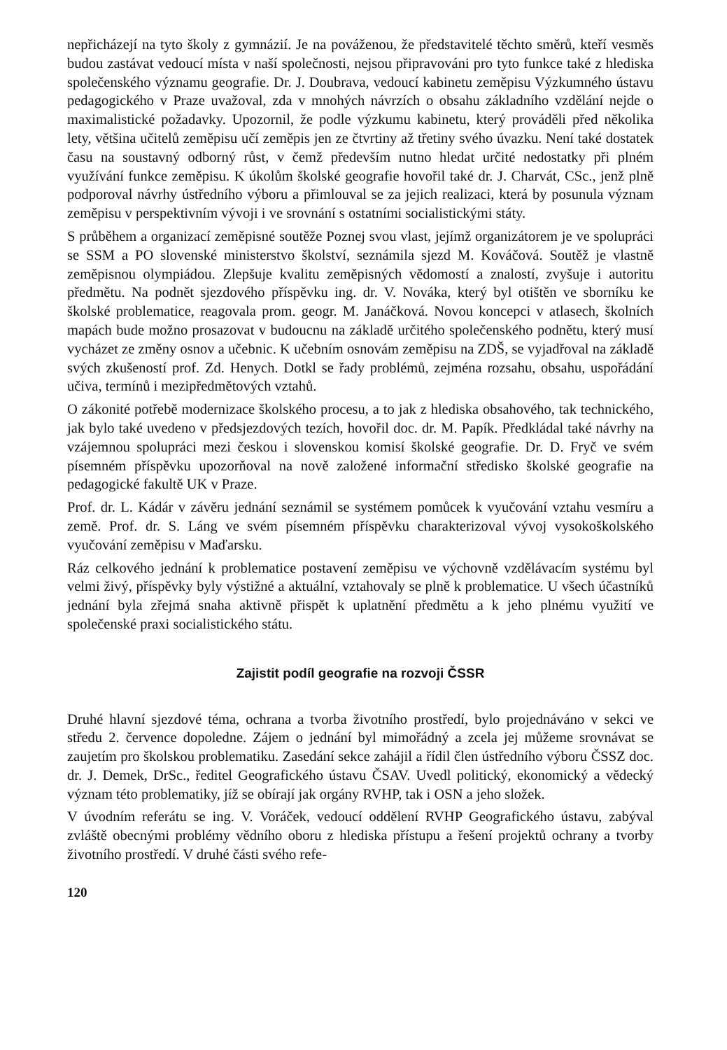nepřicházejí na tyto školy z gymnázií. Je na pováženou, že představitelé těchto směrů, kteří vesměs budou zastávat vedoucí místa v naší společnosti, nejsou připravováni pro tyto funkce také z hlediska společenského významu geografie. Dr. J. Doubrava, vedoucí kabinetu zeměpisu Výzkumného ústavu pedagogického v Praze uvažoval, zda v mnohých návrzích o obsahu základního vzdělání nejde o maximalistické požadavky. Upozornil, že podle výzkumu kabinetu, který prováděli před několika lety, většina učitelů zeměpisu učí zeměpis jen ze čtvrtiny až třetiny svého úvazku. Není také dostatek času na soustavný odborný růst, v čemž především nutno hledat určité nedostatky při plném využívání funkce zeměpisu. K úkolům školské geografie hovořil také dr. J. Charvát, CSc., jenž plně podporoval návrhy ústředního výboru a přimlouval se za jejich realizaci, která by posunula význam zeměpisu v perspektivním vývoji i ve srovnání s ostatními socialistickými státy.
S průběhem a organizací zeměpisné soutěže Poznej svou vlast, jejímž organizátorem je ve spolupráci se SSM a PO slovenské ministerstvo školství, seznámila sjezd M. Kováčová. Soutěž je vlastně zeměpisnou olympiádou. Zlepšuje kvalitu zeměpisných vědomostí a znalostí, zvyšuje i autoritu předmětu. Na podnět sjezdového příspěvku ing. dr. V. Nováka, který byl otištěn ve sborníku ke školské problematice, reagovala prom. geogr. M. Janáčková. Novou koncepci v atlasech, školních mapách bude možno prosazovat v budoucnu na základě určitého společenského podnětu, který musí vycházet ze změny osnov a učebnic. K učebním osnovám zeměpisu na ZDŠ, se vyjadřoval na základě svých zkušeností prof. Zd. Henych. Dotkl se řady problémů, zejména rozsahu, obsahu, uspořádání učiva, termínů i mezipředmětových vztahů.
O zákonité potřebě modernizace školského procesu, a to jak z hlediska obsahového, tak technického, jak bylo také uvedeno v předsjezdových tezích, hovořil doc. dr. M. Papík. Předkládal také návrhy na vzájemnou spolupráci mezi českou i slovenskou komisí školské geografie. Dr. D. Fryč ve svém písemném příspěvku upozorňoval na nově založené informační středisko školské geografie na pedagogické fakultě UK v Praze.
Prof. dr. L. Kádár v závěru jednání seznámil se systémem pomůcek k vyučování vztahu vesmíru a země. Prof. dr. S. Láng ve svém písemném příspěvku charakterizoval vývoj vysokoškolského vyučování zeměpisu v Maďarsku.
Ráz celkového jednání k problematice postavení zeměpisu ve výchovně vzdělávacím systému byl velmi živý, příspěvky byly výstižné a aktuální, vztahovaly se plně k problematice. U všech účastníků jednání byla zřejmá snaha aktivně přispět k uplatnění předmětu a k jeho plnému využití ve společenské praxi socialistického státu.
Zajistit podíl geografie na rozvoji ČSSR
Druhé hlavní sjezdové téma, ochrana a tvorba životního prostředí, bylo projednáváno v sekci ve středu 2. července dopoledne. Zájem o jednání byl mimořádný a zcela jej můžeme srovnávat se zaujetím pro školskou problematiku. Zasedání sekce zahájil a řídil člen ústředního výboru ČSSZ doc. dr. J. Demek, DrSc., ředitel Geografického ústavu ČSAV. Uvedl politický, ekonomický a vědecký význam této problematiky, jíž se obírají jak orgány RVHP, tak i OSN a jeho složek.
V úvodním referátu se ing. V. Voráček, vedoucí oddělení RVHP Geografického ústavu, zabýval zvláště obecnými problémy vědního oboru z hlediska přístupu a řešení projektů ochrany a tvorby životního prostředí. V druhé části svého refe-
120